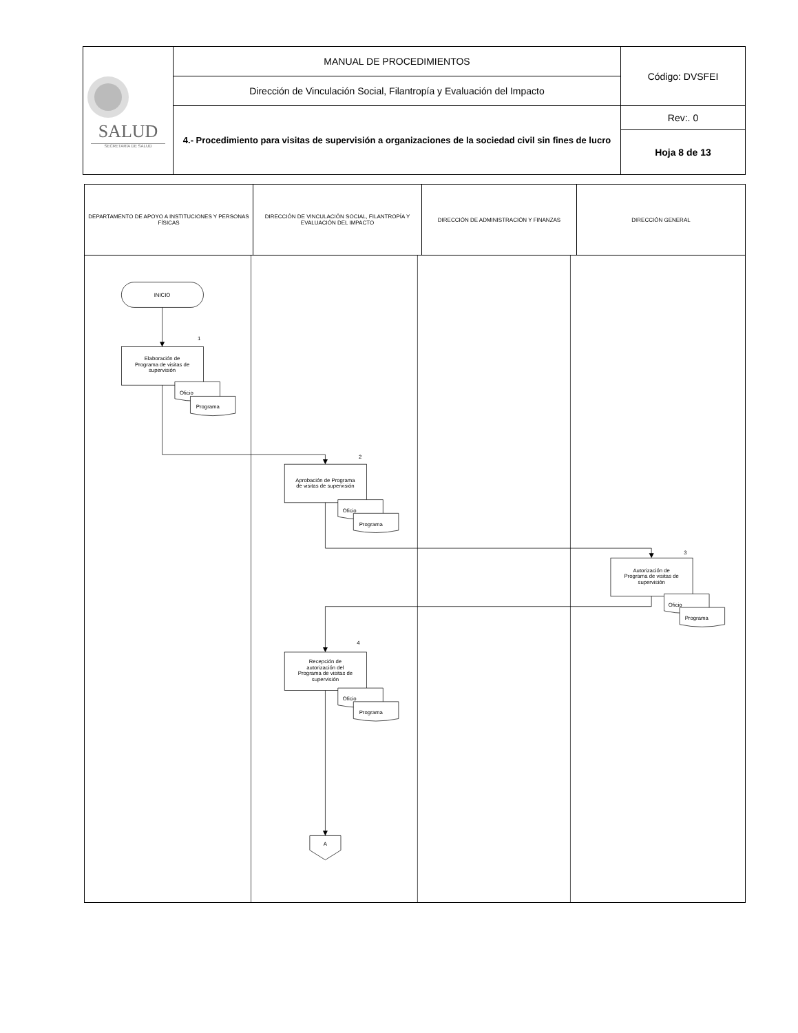| SALUD SECRETARÍA DE SALUD | MANUAL DE PROCEDIMIENTOS | Código: DVSFEI |
| | Dirección de Vinculación Social, Filantropía y Evaluación del Impacto | |
| | 4.- Procedimiento para visitas de supervisión a organizaciones de la sociedad civil sin fines de lucro | Rev:. 0 |
| | | Hoja 8 de 13 |
| DEPARTAMENTO DE APOYO A INSTITUCIONES Y PERSONAS FÍSICAS | DIRECCIÓN DE VINCULACIÓN SOCIAL, FILANTROPÍA Y EVALUACIÓN DEL IMPACTO | DIRECCIÓN DE ADMINISTRACIÓN Y FINANZAS | DIRECCIÓN GENERAL |
| --- | --- | --- | --- |
| INICIO 1 Elaboración de Programa de visitas de supervisión Oficio Programa 2 Aprobación de Programa de visitas de supervisión Oficio Programa 3 Autorización de Programa de visitas de supervisión Oficio Programa 4 Recepción de autorización del Programa de visitas de supervisión Oficio Programa A | | | |